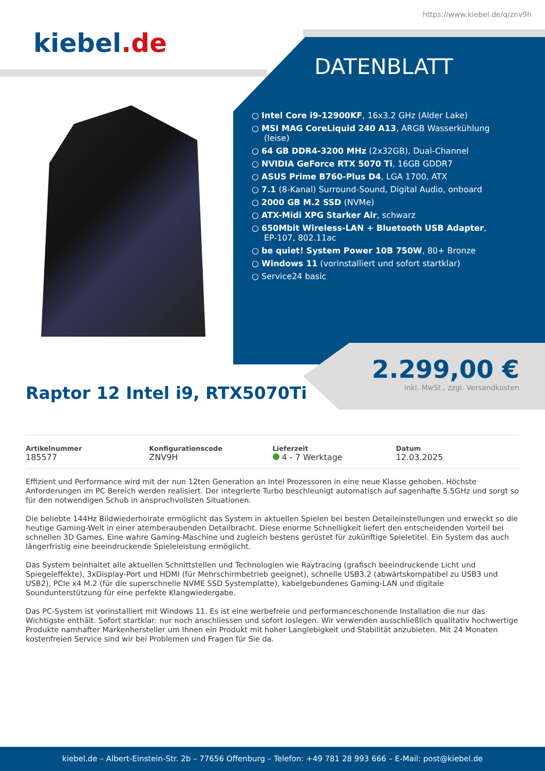https://www.kiebel.de/q/znv9h
kiebel.de
DATENBLATT
Intel Core i9-12900KF, 16x3.2 GHz (Alder Lake)
MSI MAG CoreLiquid 240 A13, ARGB Wasserkühlung (leise)
64 GB DDR4-3200 MHz (2x32GB), Dual-Channel
NVIDIA GeForce RTX 5070 Ti, 16GB GDDR7
ASUS Prime B760-Plus D4, LGA 1700, ATX
7.1 (8-Kanal) Surround-Sound, Digital Audio, onboard
2000 GB M.2 SSD (NVMe)
ATX-Midi XPG Starker Air, schwarz
650Mbit Wireless-LAN + Bluetooth USB Adapter, EP-107, 802.11ac
be quiet! System Power 10B 750W, 80+ Bronze
Windows 11 (vorinstalliert und sofort startklar)
Service24 basic
2.299,00 €
inkl. MwSt., zzgl. Versandkosten
Raptor 12 Intel i9, RTX5070Ti
Artikelnummer
185577
Konfigurationscode
ZNV9H
Lieferzeit
4 - 7 Werktage
Datum
12.03.2025
Effizient und Performance wird mit der nun 12ten Generation an Intel Prozessoren in eine neue Klasse gehoben. Höchste Anforderungen im PC Bereich werden realisiert. Der integrierte Turbo beschleunigt automatisch auf sagenhafte 5.5GHz und sorgt so für den notwendigen Schub in anspruchvollsten Situationen.
Die beliebte 144Hz Bildwiederholrate ermöglicht das System in aktuellen Spielen bei besten Detaileinstellungen und erweckt so die heutige Gaming-Welt in einer atemberaubenden Detailbracht. Diese enorme Schnelligkeit liefert den entscheidenden Vorteil bei schnellen 3D Games. Eine wahre Gaming-Maschine und zugleich bestens gerüstet für zukünftige Spieletitel. Ein System das auch längerfristig eine beeindruckende Spieleleistung ermöglicht.
Das System beinhaltet alle aktuellen Schnittstellen und Technologien wie Raytracing (grafisch beeindruckende Licht und Spiegeleffekte), 3xDisplay-Port und HDMI (für Mehrschirmbetrieb geeignet), schnelle USB3.2 (abwärtskompatibel zu USB3 und USB2), PCIe x4 M.2 (für die superschnelle NVME SSD Systemplatte), kabelgebundenes Gaming-LAN und digitale Soundunterstützung für eine perfekte Klangwiedergabe.
Das PC-System ist vorinstalliert mit Windows 11. Es ist eine werbefreie und performanceschonende Installation die nur das Wichtigste enthält. Sofort startklar: nur noch anschliessen und sofort loslegen. Wir verwenden ausschließlich qualitativ hochwertige Produkte namhafter Markenhersteller um Ihnen ein Produkt mit hoher Langlebigkeit und Stabilität anzubieten. Mit 24 Monaten kostenfreien Service sind wir bei Problemen und Fragen für Sie da.
kiebel.de – Albert-Einstein-Str. 2b – 77656 Offenburg – Telefon: +49 781 28 993 666 – E-Mail: post@kiebel.de